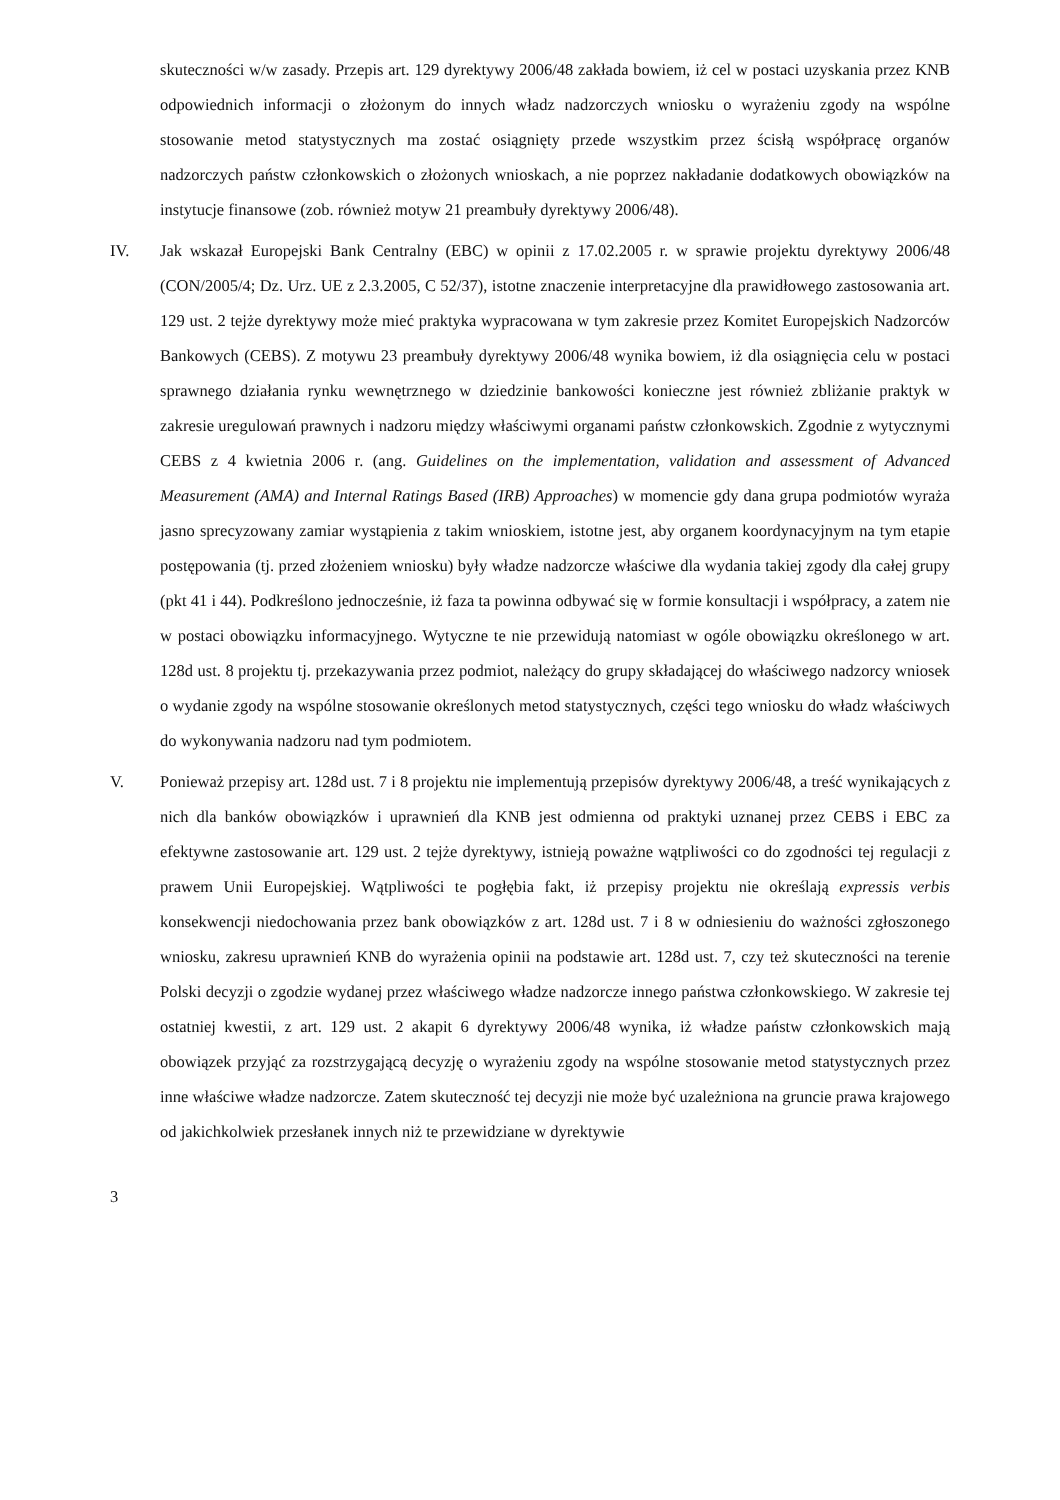skuteczności w/w zasady. Przepis art. 129 dyrektywy 2006/48 zakłada bowiem, iż cel w postaci uzyskania przez KNB odpowiednich informacji o złożonym do innych władz nadzorczych wniosku o wyrażeniu zgody na wspólne stosowanie metod statystycznych ma zostać osiągnięty przede wszystkim przez ścisłą współpracę organów nadzorczych państw członkowskich o złożonych wnioskach, a nie poprzez nakładanie dodatkowych obowiązków na instytucje finansowe (zob. również motyw 21 preambuły dyrektywy 2006/48).
IV. Jak wskazał Europejski Bank Centralny (EBC) w opinii z 17.02.2005 r. w sprawie projektu dyrektywy 2006/48 (CON/2005/4; Dz. Urz. UE z 2.3.2005, C 52/37), istotne znaczenie interpretacyjne dla prawidłowego zastosowania art. 129 ust. 2 tejże dyrektywy może mieć praktyka wypracowana w tym zakresie przez Komitet Europejskich Nadzorców Bankowych (CEBS). Z motywu 23 preambuły dyrektywy 2006/48 wynika bowiem, iż dla osiągnięcia celu w postaci sprawnego działania rynku wewnętrznego w dziedzinie bankowości konieczne jest również zbliżanie praktyk w zakresie uregulowań prawnych i nadzoru między właściwymi organami państw członkowskich. Zgodnie z wytycznymi CEBS z 4 kwietnia 2006 r. (ang. Guidelines on the implementation, validation and assessment of Advanced Measurement (AMA) and Internal Ratings Based (IRB) Approaches) w momencie gdy dana grupa podmiotów wyraża jasno sprecyzowany zamiar wystąpienia z takim wnioskiem, istotne jest, aby organem koordynacyjnym na tym etapie postępowania (tj. przed złożeniem wniosku) były władze nadzorcze właściwe dla wydania takiej zgody dla całej grupy (pkt 41 i 44). Podkreślono jednocześnie, iż faza ta powinna odbywać się w formie konsultacji i współpracy, a zatem nie w postaci obowiązku informacyjnego. Wytyczne te nie przewidują natomiast w ogóle obowiązku określonego w art. 128d ust. 8 projektu tj. przekazywania przez podmiot, należący do grupy składającej do właściwego nadzorcy wniosek o wydanie zgody na wspólne stosowanie określonych metod statystycznych, części tego wniosku do władz właściwych do wykonywania nadzoru nad tym podmiotem.
V. Ponieważ przepisy art. 128d ust. 7 i 8 projektu nie implementują przepisów dyrektywy 2006/48, a treść wynikających z nich dla banków obowiązków i uprawnień dla KNB jest odmienna od praktyki uznanej przez CEBS i EBC za efektywne zastosowanie art. 129 ust. 2 tejże dyrektywy, istnieją poważne wątpliwości co do zgodności tej regulacji z prawem Unii Europejskiej. Wątpliwości te pogłębia fakt, iż przepisy projektu nie określają expressis verbis konsekwencji niedochowania przez bank obowiązków z art. 128d ust. 7 i 8 w odniesieniu do ważności zgłoszonego wniosku, zakresu uprawnień KNB do wyrażenia opinii na podstawie art. 128d ust. 7, czy też skuteczności na terenie Polski decyzji o zgodzie wydanej przez właściwego władze nadzorcze innego państwa członkowskiego. W zakresie tej ostatniej kwestii, z art. 129 ust. 2 akapit 6 dyrektywy 2006/48 wynika, iż władze państw członkowskich mają obowiązek przyjąć za rozstrzygającą decyzję o wyrażeniu zgody na wspólne stosowanie metod statystycznych przez inne właściwe władze nadzorcze. Zatem skuteczność tej decyzji nie może być uzależniona na gruncie prawa krajowego od jakichkolwiek przesłanek innych niż te przewidziane w dyrektywie
3